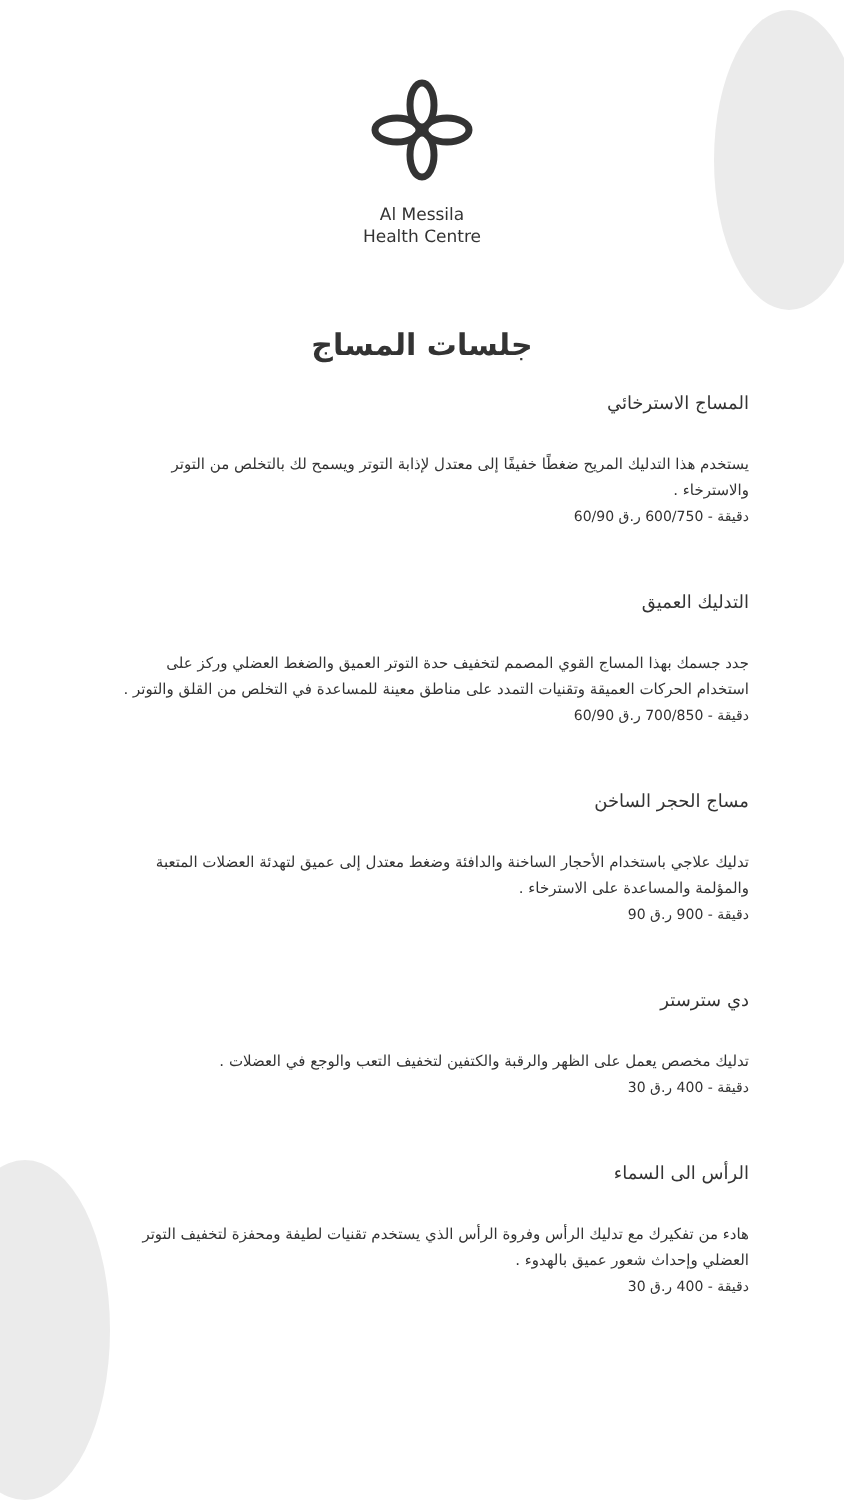Al Messila
Health Centre
جلسات المساج
المساج الاسترخائي
يستخدم هذا التدليك المريح ضغطًا خفيفًا إلى معتدل لإذابة التوتر ويسمح لك بالتخلص من التوتر والاسترخاء .
دقيقة - 600/750 ر.ق 60/90
التدليك العميق
جدد جسمك بهذا المساج القوي المصمم لتخفيف حدة التوتر العميق والضغط العضلي وركز على استخدام الحركات العميقة وتقنيات التمدد على مناطق معينة للمساعدة في التخلص من القلق والتوتر .
دقيقة - 700/850 ر.ق 60/90
مساج الحجر الساخن
تدليك علاجي باستخدام الأحجار الساخنة والدافئة وضغط معتدل إلى عميق لتهدئة العضلات المتعبة والمؤلمة والمساعدة على الاسترخاء .
دقيقة - 900 ر.ق 90
دي سترستر
تدليك مخصص يعمل على الظهر والرقبة والكتفين لتخفيف التعب والوجع في العضلات .
دقيقة - 400 ر.ق 30
الرأس الى السماء
هادء من تفكيرك مع تدليك الرأس وفروة الرأس الذي يستخدم تقنيات لطيفة ومحفزة لتخفيف التوتر العضلي وإحداث شعور عميق بالهدوء .
دقيقة - 400 ر.ق 30